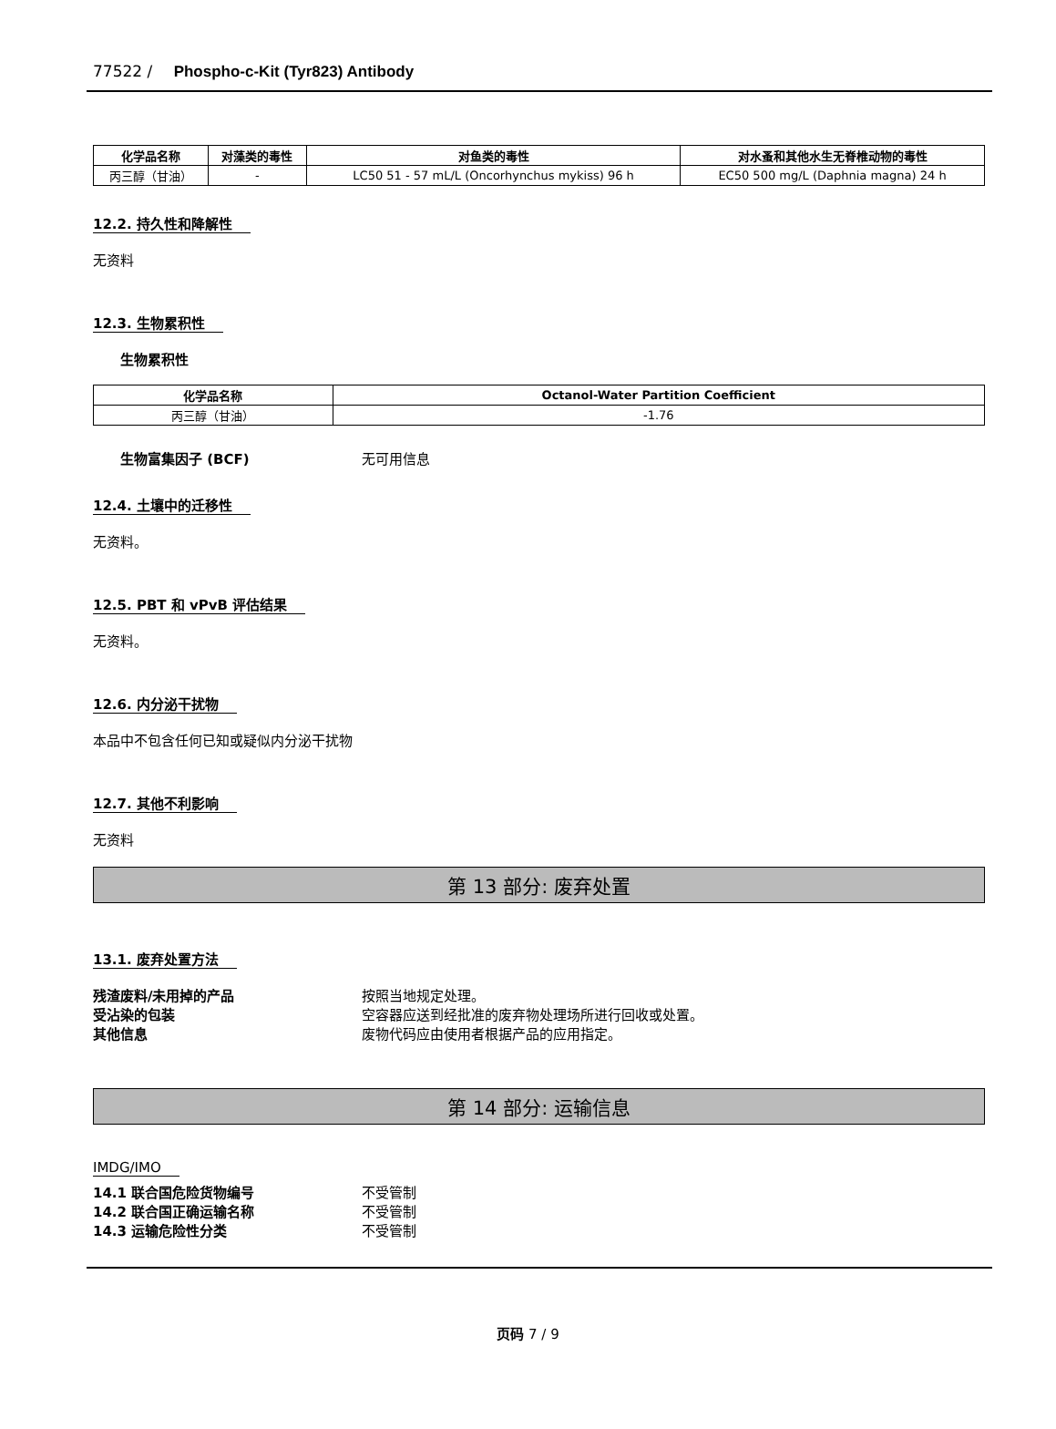77522 / Phospho-c-Kit (Tyr823) Antibody
| 化学品名称 | 对藻类的毒性 | 对鱼类的毒性 | 对水蚤和其他水生无脊椎动物的毒性 |
| --- | --- | --- | --- |
| 丙三醇（甘油） | - | LC50 51 - 57 mL/L (Oncorhynchus mykiss) 96 h | EC50 500 mg/L (Daphnia magna) 24 h |
12.2. 持久性和降解性
无资料
12.3. 生物累积性
生物累积性
| 化学品名称 | Octanol-Water Partition Coefficient |
| --- | --- |
| 丙三醇（甘油） | -1.76 |
生物富集因子 (BCF) 无可用信息
12.4. 土壤中的迁移性
无资料。
12.5. PBT 和 vPvB 评估结果
无资料。
12.6. 内分泌干扰物
本品中不包含任何已知或疑似内分泌干扰物
12.7. 其他不利影响
无资料
第 13 部分: 废弃处置
13.1. 废弃处置方法
残渣废料/未用掉的产品 按照当地规定处理。
受沾染的包装 空容器应送到经批准的废弃物处理场所进行回收或处置。
其他信息 废物代码应由使用者根据产品的应用指定。
第 14 部分: 运输信息
IMDG/IMO
14.1 联合国危险货物编号 不受管制
14.2 联合国正确运输名称 不受管制
14.3 运输危险性分类 不受管制
页码 7 / 9